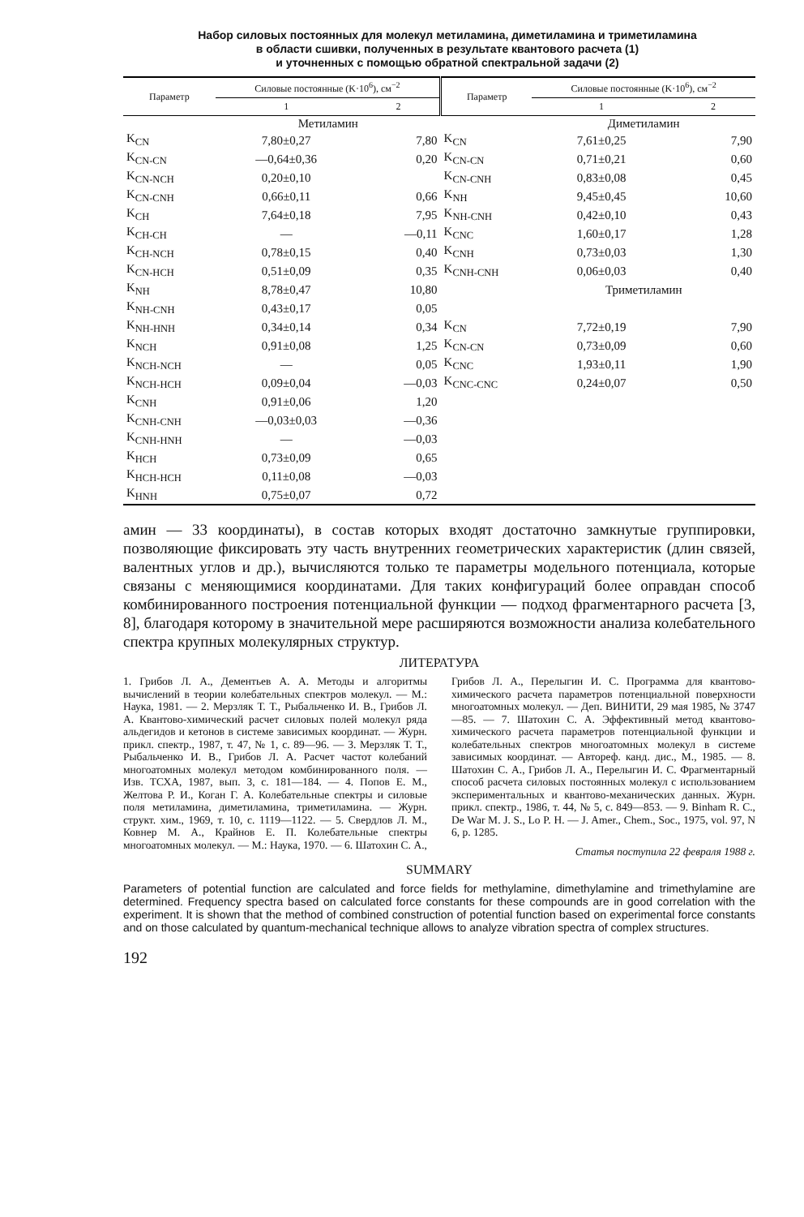Набор силовых постоянных для молекул метиламина, диметиламина и триметиламина
в области сшивки, полученных в результате квантового расчета (1)
и уточненных с помощью обратной спектральной задачи (2)
| Параметр | Силовые постоянные (K·10<sup>6</sup>), см<sup>−2</sup> | | Параметр | Силовые постоянные (K·10<sup>6</sup>), см<sup>−2</sup> | |
| --- | --- | --- | --- | --- | --- |
| | 1 | 2 | | 1 | 2 |
| | Метиламин | | | Диметиламин | |
| K<sub>CN</sub> | 7,80±0,27 | 7,80 | K<sub>CN</sub> | 7,61±0,25 | 7,90 |
| K<sub>CN-CN</sub> | —0,64±0,36 | 0,20 | K<sub>CN-CN</sub> | 0,71±0,21 | 0,60 |
| K<sub>CN-NCH</sub> | 0,20±0,10 | | K<sub>CN-CNH</sub> | 0,83±0,08 | 0,45 |
| K<sub>CN-CNH</sub> | 0,66±0,11 | 0,66 | K<sub>NH</sub> | 9,45±0,45 | 10,60 |
| K<sub>CH</sub> | 7,64±0,18 | 7,95 | K<sub>NH-CNH</sub> | 0,42±0,10 | 0,43 |
| K<sub>CH-CH</sub> | — | —0,11 | K<sub>CNC</sub> | 1,60±0,17 | 1,28 |
| K<sub>CH-NCH</sub> | 0,78±0,15 | 0,40 | K<sub>CNH</sub> | 0,73±0,03 | 1,30 |
| K<sub>CN-HCH</sub> | 0,51±0,09 | 0,35 | K<sub>CNH-CNH</sub> | 0,06±0,03 | 0,40 |
| K<sub>NH</sub> | 8,78±0,47 | 10,80 | | Триметиламин | |
| K<sub>NH-CNH</sub> | 0,43±0,17 | 0,05 | | | |
| K<sub>NH-HNH</sub> | 0,34±0,14 | 0,34 | K<sub>CN</sub> | 7,72±0,19 | 7,90 |
| K<sub>NCH</sub> | 0,91±0,08 | 1,25 | K<sub>CN-CN</sub> | 0,73±0,09 | 0,60 |
| K<sub>NCH-NCH</sub> | — | 0,05 | K<sub>CNC</sub> | 1,93±0,11 | 1,90 |
| K<sub>NCH-HCH</sub> | 0,09±0,04 | —0,03 | K<sub>CNC-CNC</sub> | 0,24±0,07 | 0,50 |
| K<sub>CNH</sub> | 0,91±0,06 | 1,20 | | | |
| K<sub>CNH-CNH</sub> | —0,03±0,03 | —0,36 | | | |
| K<sub>CNH-HNH</sub> | — | —0,03 | | | |
| K<sub>HCH</sub> | 0,73±0,09 | 0,65 | | | |
| K<sub>HCH-HCH</sub> | 0,11±0,08 | —0,03 | | | |
| K<sub>HNH</sub> | 0,75±0,07 | 0,72 | | | |
амин — 33 координаты), в состав которых входят достаточно замкнутые группировки, позволяющие фиксировать эту часть внутренних геометрических характеристик (длин связей, валентных углов и др.), вычисляются только те параметры модельного потенциала, которые связаны с меняющимися координатами. Для таких конфигураций более оправдан способ комбинированного построения потенциальной функции — подход фрагментарного расчета [3, 8], благодаря которому в значительной мере расширяются возможности анализа колебательного спектра крупных молекулярных структур.
ЛИТЕРАТУРА
1. Грибов Л. А., Дементьев А. А. Методы и алгоритмы вычислений в теории колебательных спектров молекул. — М.: Наука, 1981. — 2. Мерзляк Т. Т., Рыбальченко И. В., Грибов Л. А. Квантово-химический расчет силовых полей молекул ряда альдегидов и кетонов в системе зависимых координат. — Журн. прикл. спектр., 1987, т. 47, № 1, с. 89—96. — 3. Мерзляк Т. Т., Рыбальченко И. В., Грибов Л. А. Расчет частот колебаний многоатомных молекул методом комбинированного поля. — Изв. ТСХА, 1987, вып. 3, с. 181—184. — 4. Попов Е. М., Желтова Р. И., Коган Г. А. Колебательные спектры и силовые поля метиламина, диметиламина, триметиламина. — Журн. структ. хим., 1969, т. 10, с. 1119—1122. — 5. Свердлов Л. М., Ковнер М. А., Крайнов Е. П. Колебательные спектры многоатомных молекул. — М.: Наука, 1970. — 6. Шатохин С. А., Грибов Л. А., Перелыгин И. С. Программа для квантово-химического расчета параметров потенциальной поверхности многоатомных молекул. — Деп. ВИНИТИ, 29 мая 1985, № 3747—85. — 7. Шатохин С. А. Эффективный метод квантово-химического расчета параметров потенциальной функции и колебательных спектров многоатомных молекул в системе зависимых координат. — Автореф. канд. дис., М., 1985. — 8. Шатохин С. А., Грибов Л. А., Перелыгин И. С. Фрагментарный способ расчета силовых постоянных молекул с использованием экспериментальных и квантово-механических данных. Журн. прикл. спектр., 1986, т. 44, № 5, с. 849—853. — 9. Binham R. C., De War M. J. S., Lo P. H. — J. Amer., Chem., Soc., 1975, vol. 97, N 6, p. 1285.
Статья поступила 22 февраля 1988 г.
SUMMARY
Parameters of potential function are calculated and force fields for methylamine, dimethylamine and trimethylamine are determined. Frequency spectra based on calculated force constants for these compounds are in good correlation with the experiment. It is shown that the method of combined construction of potential function based on experimental force constants and on those calculated by quantum-mechanical technique allows to analyze vibration spectra of complex structures.
192